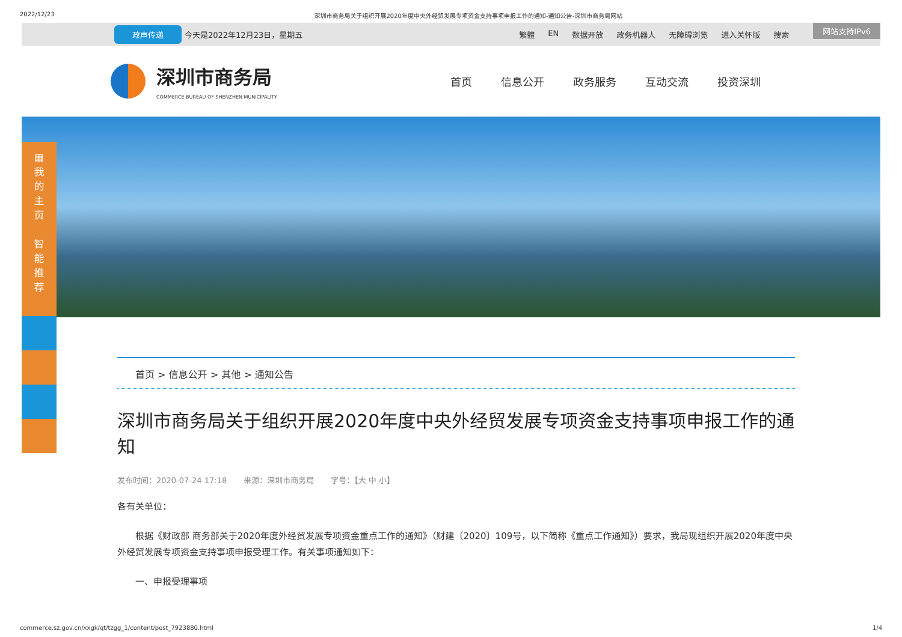2022/12/23 深圳市商务局关于组织开展2020年度中央外经贸发展专项资金支持事项申报工作的通知-通知公告-深圳市商务局网站
政声传递 今天是2022年12月23日，星期五 繁體 EN 数据开放 政务机器人 无障碍浏览 进入关怀版 搜索 网站支持IPv6
深圳市商务局
COMMERCE BUREAU OF SHENZHEN MUNICIPALITY
首页 信息公开 政务服务 互动交流 投资深圳
▦
我
的
主
页
智
能
推
荐
首页 > 信息公开 > 其他 > 通知公告
深圳市商务局关于组织开展2020年度中央外经贸发展专项资金支持事项申报工作的通知
发布时间：2020-07-24 17:18 来源：深圳市商务局 字号：【大 中 小】
各有关单位：
　　根据《财政部 商务部关于2020年度外经贸发展专项资金重点工作的通知》（财建〔2020〕109号，以下简称《重点工作通知》）要求，我局现组织开展2020年度中央外经贸发展专项资金支持事项申报受理工作。有关事项通知如下：
　　一、申报受理事项
commerce.sz.gov.cn/xxgk/qt/tzgg_1/content/post_7923880.html 1/4